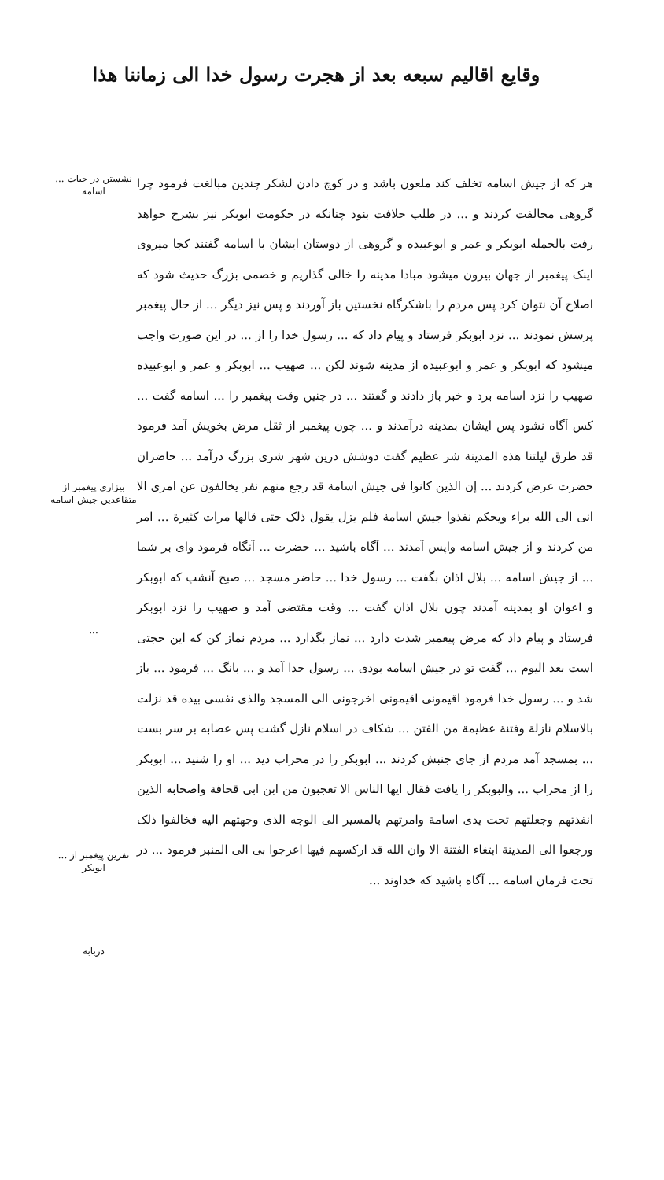وقایع اقالیم سبعه بعد از هجرت رسول خدا الی زماننا هذا
هر که از جیش اسامه تخلف کند ملعون باشد و در کوچ دادن لشکر چندین مبالغت فرمود چرا گروهی مخالفت کردند و ... در طلب خلافت بنود چنانکه در حکومت ابوبکر نیز بشرح خواهد رفت بالجمله ابوبکر و عمر و ابوعبیده و گروهی از دوستان ایشان با اسامه گفتند کجا میروی اینک پیغمبر از جهان بیرون میشود مبادا مدینه را خالی گذاریم و خصمی بزرگ حدیث شود که اصلاح آن نتوان کرد پس مردم را باشکرگاه نخستین باز آوردند و پس نیز دیگر ... از حال پیغمبر پرسش نمودند ... نزد ابوبکر فرستاد و پیام داد که ... رسول خدا را از ... در این صورت واجب میشود که ابوبکر و عمر و ابوعبیده از مدینه شوند لکن ... صهیب ... ابوبکر و عمر و ابوعبیده صهیب را نزد اسامه برد و خبر باز دادند و گفتند ... در چنین وقت پیغمبر را ... اسامه گفت ... کس آگاه نشود پس ایشان بمدینه درآمدند و ... چون پیغمبر از ثقل مرض بخویش آمد فرمود قد طرق لیلتنا هذه المدینة شر عظیم گفت دوشش درین شهر شری بزرگ درآمد ... حاضران حضرت عرض کردند ... إن الذین کانوا فی جیش اسامة قد رجع منهم نفر یخالفون عن امری الا انی الی الله براء ویحکم نفذوا جیش اسامة فلم یزل یقول ذلک حتی قالها مرات کثیرة ... امر من کردند و از جیش اسامه واپس آمدند ... آگاه باشید ... حضرت ... آنگاه فرمود وای بر شما ... از جیش اسامه ... بلال اذان بگفت ... رسول خدا ... حاضر مسجد ... صبح آنشب که ابوبکر و اعوان او بمدینه آمدند چون بلال اذان گفت ... وقت مقتضی آمد و صهیب را نزد ابوبکر فرستاد و پیام داد که مرض پیغمبر شدت دارد ... نماز بگذارد ... مردم نماز کن که این حجتی است بعد الیوم ... گفت تو در جیش اسامه بودی ... رسول خدا آمد و ... بانگ ... فرمود ... باز شد و ... رسول خدا فرمود اقیمونی اقیمونی اخرجونی الی المسجد والذی نفسی بیده قد نزلت بالاسلام نازلة وفتنة عظیمة من الفتن ... شکاف در اسلام نازل گشت پس عصابه بر سر بست ... بمسجد آمد مردم از جای جنبش کردند ... ابوبکر را در محراب دید ... او را شنید ... ابوبکر را از محراب ... والبوبکر را یافت فقال ایها الناس الا تعجبون من ابن ابی قحافة واصحابه الذین انفذتهم وجعلتهم تحت یدی اسامة وامرتهم بالمسیر الی الوجه الذی وجهتهم الیه فخالفوا ذلک ورجعوا الی المدینة ابتغاء الفتنة الا وان الله قد ارکسهم فیها اعرجوا بی الی المنبر فرمود ... در تحت فرمان اسامه ... آگاه باشید که خداوند ...
نشستن در حیات ... اسامه
بیزاری پیغمبر از متقاعدین جیش اسامه
...
نفرین پیغمبر از ... ابوبکر
دربابه